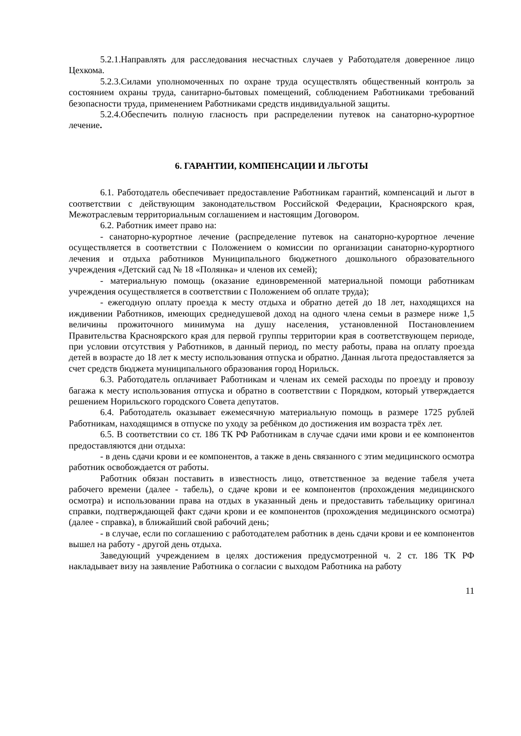5.2.1.Направлять для расследования несчастных случаев у Работодателя доверенное лицо Цехкома.
5.2.3.Силами уполномоченных по охране труда осуществлять общественный контроль за состоянием охраны труда, санитарно-бытовых помещений, соблюдением Работниками требований безопасности труда, применением Работниками средств индивидуальной защиты.
5.2.4.Обеспечить полную гласность при распределении путевок на санаторно-курортное лечение.
6. ГАРАНТИИ, КОМПЕНСАЦИИ И ЛЬГОТЫ
6.1. Работодатель обеспечивает предоставление Работникам гарантий, компенсаций и льгот в соответствии с действующим законодательством Российской Федерации, Красноярского края, Межотраслевым территориальным соглашением и настоящим Договором.
6.2. Работник имеет право на:
- санаторно-курортное лечение (распределение путевок на санаторно-курортное лечение осуществляется в соответствии с Положением о комиссии по организации санаторно-курортного лечения и отдыха работников Муниципального бюджетного дошкольного образовательного учреждения «Детский сад № 18 «Полянка» и членов их семей);
- материальную помощь (оказание единовременной материальной помощи работникам учреждения осуществляется в соответствии с Положением об оплате труда);
- ежегодную оплату проезда к месту отдыха и обратно детей до 18 лет, находящихся на иждивении Работников, имеющих среднедушевой доход на одного члена семьи в размере ниже 1,5 величины прожиточного минимума на душу населения, установленной Постановлением Правительства Красноярского края для первой группы территории края в соответствующем периоде, при условии отсутствия у Работников, в данный период, по месту работы, права на оплату проезда детей в возрасте до 18 лет к месту использования отпуска и обратно. Данная льгота предоставляется за счет средств бюджета муниципального образования город Норильск.
6.3. Работодатель оплачивает Работникам и членам их семей расходы по проезду и провозу багажа к месту использования отпуска и обратно в соответствии с Порядком, который утверждается решением Норильского городского Совета депутатов.
6.4. Работодатель оказывает ежемесячную материальную помощь в размере 1725 рублей Работникам, находящимся в отпуске по уходу за ребёнком до достижения им возраста трёх лет.
6.5. В соответствии со ст. 186 ТК РФ Работникам в случае сдачи ими крови и ее компонентов предоставляются дни отдыха:
- в день сдачи крови и ее компонентов, а также в день связанного с этим медицинского осмотра работник освобождается от работы.
Работник обязан поставить в известность лицо, ответственное за ведение табеля учета рабочего времени (далее - табель), о сдаче крови и ее компонентов (прохождения медицинского осмотра) и использовании права на отдых в указанный день и предоставить табельщику оригинал справки, подтверждающей факт сдачи крови и ее компонентов (прохождения медицинского осмотра) (далее - справка), в ближайший свой рабочий день;
- в случае, если по соглашению с работодателем работник в день сдачи крови и ее компонентов вышел на работу - другой день отдыха.
Заведующий учреждением в целях достижения предусмотренной ч. 2 ст. 186 ТК РФ накладывает визу на заявление Работника о согласии с выходом Работника на работу
11